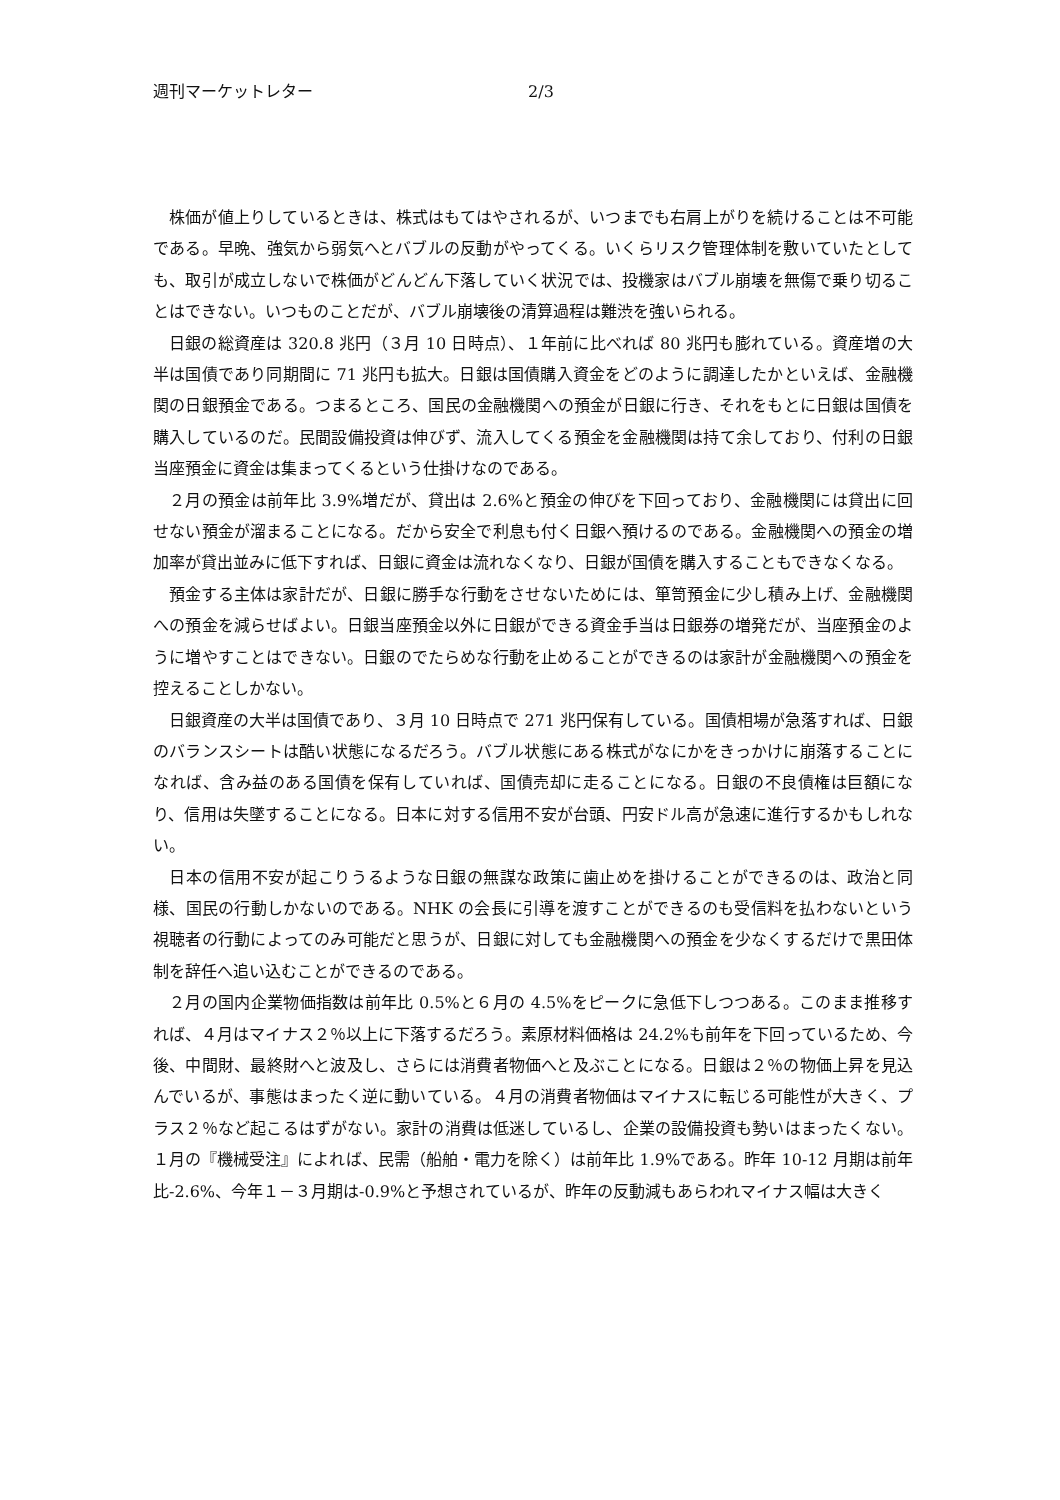週刊マーケットレター 2/3
株価が値上りしているときは、株式はもてはやされるが、いつまでも右肩上がりを続けることは不可能である。早晩、強気から弱気へとバブルの反動がやってくる。いくらリスク管理体制を敷いていたとしても、取引が成立しないで株価がどんどん下落していく状況では、投機家はバブル崩壊を無傷で乗り切ることはできない。いつものことだが、バブル崩壊後の清算過程は難渋を強いられる。
日銀の総資産は 320.8 兆円（３月 10 日時点）、１年前に比べれば 80 兆円も膨れている。資産増の大半は国債であり同期間に 71 兆円も拡大。日銀は国債購入資金をどのように調達したかといえば、金融機関の日銀預金である。つまるところ、国民の金融機関への預金が日銀に行き、それをもとに日銀は国債を購入しているのだ。民間設備投資は伸びず、流入してくる預金を金融機関は持て余しており、付利の日銀当座預金に資金は集まってくるという仕掛けなのである。
２月の預金は前年比 3.9%増だが、貸出は 2.6%と預金の伸びを下回っており、金融機関には貸出に回せない預金が溜まることになる。だから安全で利息も付く日銀へ預けるのである。金融機関への預金の増加率が貸出並みに低下すれば、日銀に資金は流れなくなり、日銀が国債を購入することもできなくなる。
預金する主体は家計だが、日銀に勝手な行動をさせないためには、箪笥預金に少し積み上げ、金融機関への預金を減らせばよい。日銀当座預金以外に日銀ができる資金手当は日銀券の増発だが、当座預金のように増やすことはできない。日銀のでたらめな行動を止めることができるのは家計が金融機関への預金を控えることしかない。
日銀資産の大半は国債であり、３月 10 日時点で 271 兆円保有している。国債相場が急落すれば、日銀のバランスシートは酷い状態になるだろう。バブル状態にある株式がなにかをきっかけに崩落することになれば、含み益のある国債を保有していれば、国債売却に走ることになる。日銀の不良債権は巨額になり、信用は失墜することになる。日本に対する信用不安が台頭、円安ドル高が急速に進行するかもしれない。
日本の信用不安が起こりうるような日銀の無謀な政策に歯止めを掛けることができるのは、政治と同様、国民の行動しかないのである。NHK の会長に引導を渡すことができるのも受信料を払わないという視聴者の行動によってのみ可能だと思うが、日銀に対しても金融機関への預金を少なくするだけで黒田体制を辞任へ追い込むことができるのである。
２月の国内企業物価指数は前年比 0.5%と６月の 4.5%をピークに急低下しつつある。このまま推移すれば、４月はマイナス２％以上に下落するだろう。素原材料価格は 24.2%も前年を下回っているため、今後、中間財、最終財へと波及し、さらには消費者物価へと及ぶことになる。日銀は２％の物価上昇を見込んでいるが、事態はまったく逆に動いている。４月の消費者物価はマイナスに転じる可能性が大きく、プラス２％など起こるはずがない。家計の消費は低迷しているし、企業の設備投資も勢いはまったくない。１月の『機械受注』によれば、民需（船舶・電力を除く）は前年比 1.9%である。昨年 10-12 月期は前年比-2.6%、今年１－３月期は-0.9%と予想されているが、昨年の反動減もあらわれマイナス幅は大きく